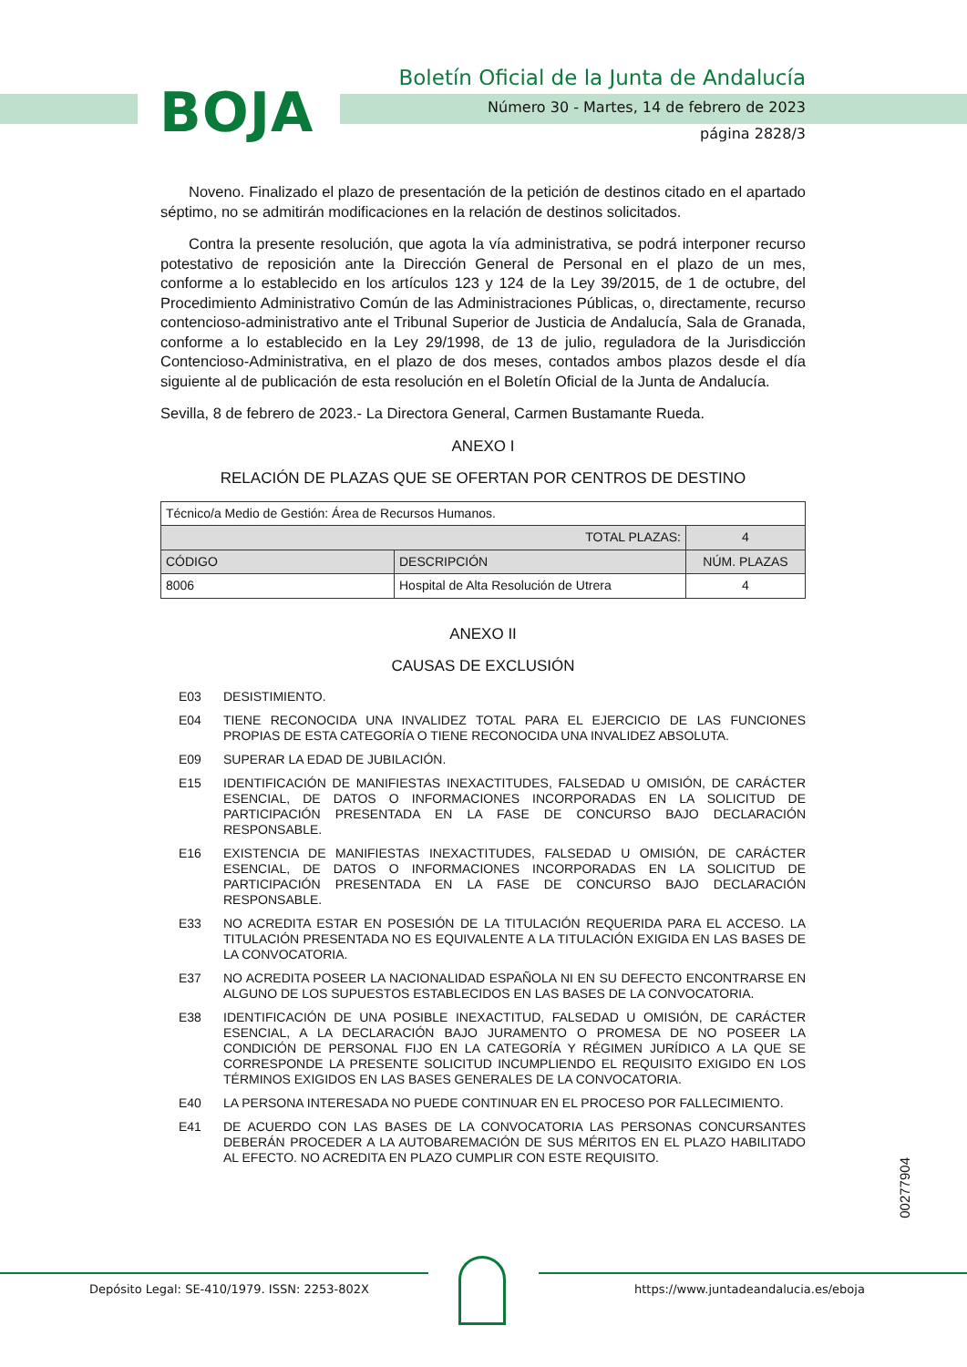BOJA
Boletín Oficial de la Junta de Andalucía
Número 30 - Martes, 14 de febrero de 2023
página 2828/3
Noveno. Finalizado el plazo de presentación de la petición de destinos citado en el apartado séptimo, no se admitirán modificaciones en la relación de destinos solicitados.
Contra la presente resolución, que agota la vía administrativa, se podrá interponer recurso potestativo de reposición ante la Dirección General de Personal en el plazo de un mes, conforme a lo establecido en los artículos 123 y 124 de la Ley 39/2015, de 1 de octubre, del Procedimiento Administrativo Común de las Administraciones Públicas, o, directamente, recurso contencioso-administrativo ante el Tribunal Superior de Justicia de Andalucía, Sala de Granada, conforme a lo establecido en la Ley 29/1998, de 13 de julio, reguladora de la Jurisdicción Contencioso-Administrativa, en el plazo de dos meses, contados ambos plazos desde el día siguiente al de publicación de esta resolución en el Boletín Oficial de la Junta de Andalucía.
Sevilla, 8 de febrero de 2023.- La Directora General, Carmen Bustamante Rueda.
ANEXO I
RELACIÓN DE PLAZAS QUE SE OFERTAN POR CENTROS DE DESTINO
| Técnico/a Medio de Gestión: Área de Recursos Humanos. | | |
| TOTAL PLAZAS: | | 4 |
| CÓDIGO | DESCRIPCIÓN | NÚM. PLAZAS |
| 8006 | Hospital de Alta Resolución de Utrera | 4 |
ANEXO II
CAUSAS DE EXCLUSIÓN
E03 DESISTIMIENTO.
E04 TIENE RECONOCIDA UNA INVALIDEZ TOTAL PARA EL EJERCICIO DE LAS FUNCIONES PROPIAS DE ESTA CATEGORÍA O TIENE RECONOCIDA UNA INVALIDEZ ABSOLUTA.
E09 SUPERAR LA EDAD DE JUBILACIÓN.
E15 IDENTIFICACIÓN DE MANIFIESTAS INEXACTITUDES, FALSEDAD U OMISIÓN, DE CARÁCTER ESENCIAL, DE DATOS O INFORMACIONES INCORPORADAS EN LA SOLICITUD DE PARTICIPACIÓN PRESENTADA EN LA FASE DE CONCURSO BAJO DECLARACIÓN RESPONSABLE.
E16 EXISTENCIA DE MANIFIESTAS INEXACTITUDES, FALSEDAD U OMISIÓN, DE CARÁCTER ESENCIAL, DE DATOS O INFORMACIONES INCORPORADAS EN LA SOLICITUD DE PARTICIPACIÓN PRESENTADA EN LA FASE DE CONCURSO BAJO DECLARACIÓN RESPONSABLE.
E33 NO ACREDITA ESTAR EN POSESIÓN DE LA TITULACIÓN REQUERIDA PARA EL ACCESO. LA TITULACIÓN PRESENTADA NO ES EQUIVALENTE A LA TITULACIÓN EXIGIDA EN LAS BASES DE LA CONVOCATORIA.
E37 NO ACREDITA POSEER LA NACIONALIDAD ESPAÑOLA NI EN SU DEFECTO ENCONTRARSE EN ALGUNO DE LOS SUPUESTOS ESTABLECIDOS EN LAS BASES DE LA CONVOCATORIA.
E38 IDENTIFICACIÓN DE UNA POSIBLE INEXACTITUD, FALSEDAD U OMISIÓN, DE CARÁCTER ESENCIAL, A LA DECLARACIÓN BAJO JURAMENTO O PROMESA DE NO POSEER LA CONDICIÓN DE PERSONAL FIJO EN LA CATEGORÍA Y RÉGIMEN JURÍDICO A LA QUE SE CORRESPONDE LA PRESENTE SOLICITUD INCUMPLIENDO EL REQUISITO EXIGIDO EN LOS TÉRMINOS EXIGIDOS EN LAS BASES GENERALES DE LA CONVOCATORIA.
E40 LA PERSONA INTERESADA NO PUEDE CONTINUAR EN EL PROCESO POR FALLECIMIENTO.
E41 DE ACUERDO CON LAS BASES DE LA CONVOCATORIA LAS PERSONAS CONCURSANTES DEBERÁN PROCEDER A LA AUTOBAREMACIÓN DE SUS MÉRITOS EN EL PLAZO HABILITADO AL EFECTO. NO ACREDITA EN PLAZO CUMPLIR CON ESTE REQUISITO.
00277904
Depósito Legal: SE-410/1979. ISSN: 2253-802X https://www.juntadeandalucia.es/eboja